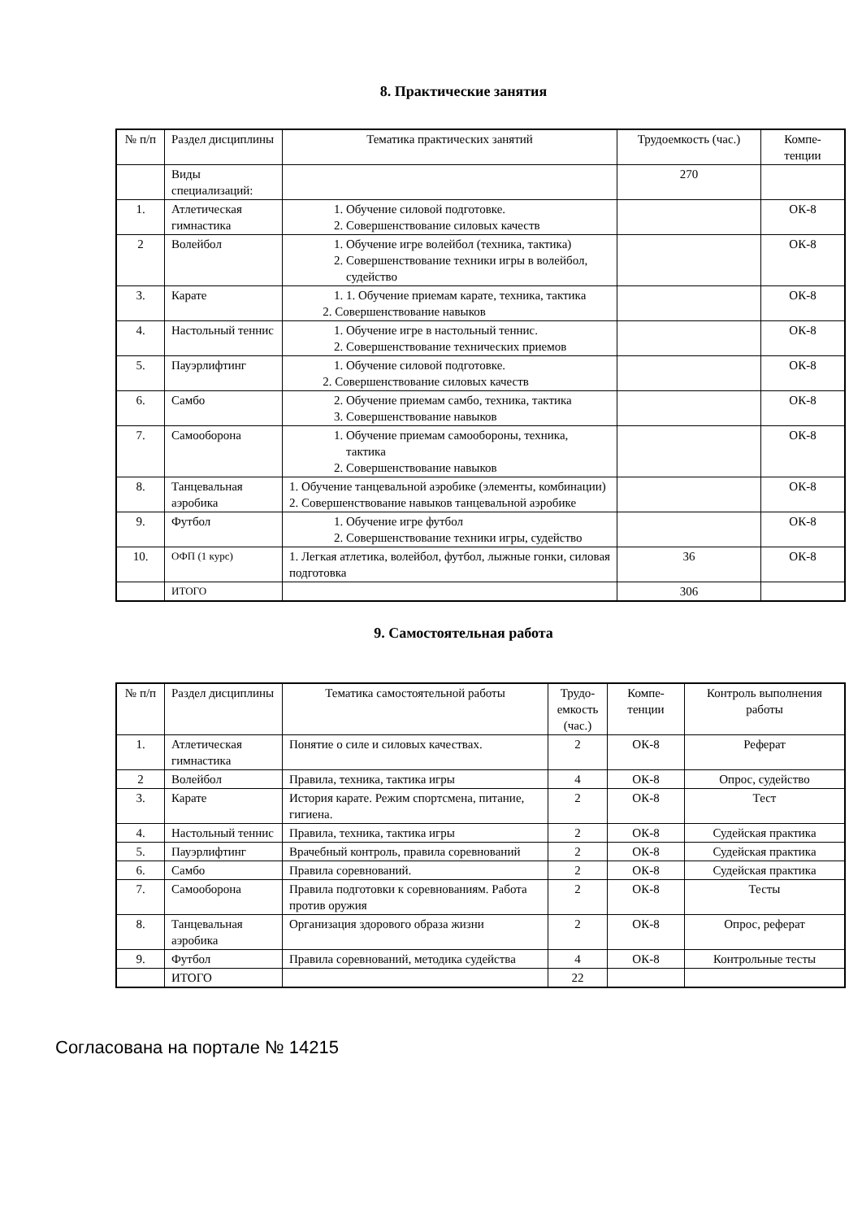8. Практические занятия
| № п/п | Раздел дисциплины | Тематика практических занятий | Трудоемкость (час.) | Компе-тенции |
| | Виды специализаций: | | 270 | |
| 1. | Атлетическая гимнастика | 1. Обучение силовой подготовке. 2. Совершенствование силовых качеств | | ОК-8 |
| 2 | Волейбол | 1. Обучение игре волейбол (техника, тактика) 2. Совершенствование техники игры в волейбол, судейство | | ОК-8 |
| 3. | Карате | 1. 1. Обучение приемам карате, техника, тактика 2. Совершенствование навыков | | ОК-8 |
| 4. | Настольный теннис | 1. Обучение игре в настольный теннис. 2. Совершенствование технических приемов | | ОК-8 |
| 5. | Пауэрлифтинг | 1. Обучение силовой подготовке. 2. Совершенствование силовых качеств | | ОК-8 |
| 6. | Самбо | 2. Обучение приемам самбо, техника, тактика 3. Совершенствование навыков | | ОК-8 |
| 7. | Самооборона | 1. Обучение приемам самообороны, техника, тактика 2. Совершенствование навыков | | ОК-8 |
| 8. | Танцевальная аэробика | 1. Обучение танцевальной аэробике (элементы, комбинации) 2. Совершенствование навыков танцевальной аэробике | | ОК-8 |
| 9. | Футбол | 1. Обучение игре футбол 2. Совершенствование техники игры, судейство | | ОК-8 |
| 10. | ОФП (1 курс) | 1. Легкая атлетика, волейбол, футбол, лыжные гонки, силовая подготовка | 36 | ОК-8 |
| | ИТОГО | | 306 | |
9. Самостоятельная работа
| № п/п | Раздел дисциплины | Тематика самостоятельной работы | Трудо-емкость (час.) | Компе-тенции | Контроль выполнения работы |
| 1. | Атлетическая гимнастика | Понятие о силе и силовых качествах. | 2 | ОК-8 | Реферат |
| 2 | Волейбол | Правила, техника, тактика игры | 4 | ОК-8 | Опрос, судейство |
| 3. | Карате | История карате. Режим спортсмена, питание, гигиена. | 2 | ОК-8 | Тест |
| 4. | Настольный теннис | Правила, техника, тактика игры | 2 | ОК-8 | Судейская практика |
| 5. | Пауэрлифтинг | Врачебный контроль, правила соревнований | 2 | ОК-8 | Судейская практика |
| 6. | Самбо | Правила соревнований. | 2 | ОК-8 | Судейская практика |
| 7. | Самооборона | Правила подготовки к соревнованиям. Работа против оружия | 2 | ОК-8 | Тесты |
| 8. | Танцевальная аэробика | Организация здорового образа жизни | 2 | ОК-8 | Опрос, реферат |
| 9. | Футбол | Правила соревнований, методика судейства | 4 | ОК-8 | Контрольные тесты |
| | ИТОГО | | 22 | | |
Согласована на портале № 14215